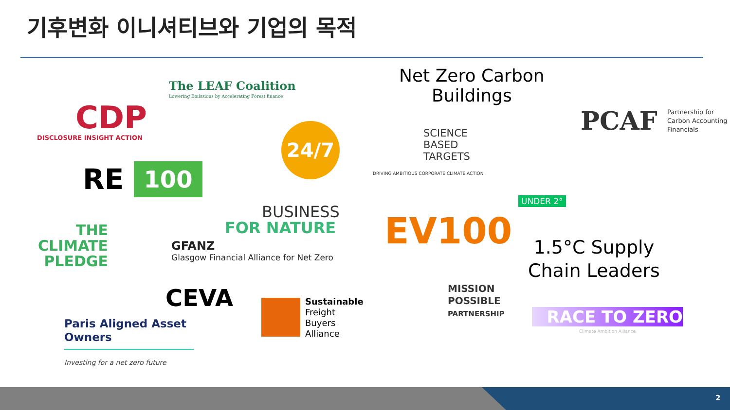기후변화 이니셔티브와 기업의 목적
CDP
DISCLOSURE INSIGHT ACTION
The LEAF Coalition
Lowering Emissions by Accelerating Forest finance
Net Zero Carbon
Buildings
PCAF
Partnership for
Carbon Accounting
Financials
24/7
SCIENCE
BASED
TARGETS
DRIVING AMBITIOUS CORPORATE CLIMATE ACTION
RE 100
BUSINESS
FOR NATURE EV100
UNDER 2°
THE
CLIMATE
PLEDGE
GFANZ
Glasgow Financial Alliance for Net Zero
1.5°C Supply
Chain Leaders
CEVA
Sustainable
Freight
Buyers
Alliance
MISSION
POSSIBLE
PARTNERSHIP
RACE TO ZERO
Climate Ambition Alliance
Paris Aligned Asset
Owners
Investing for a net zero future
2